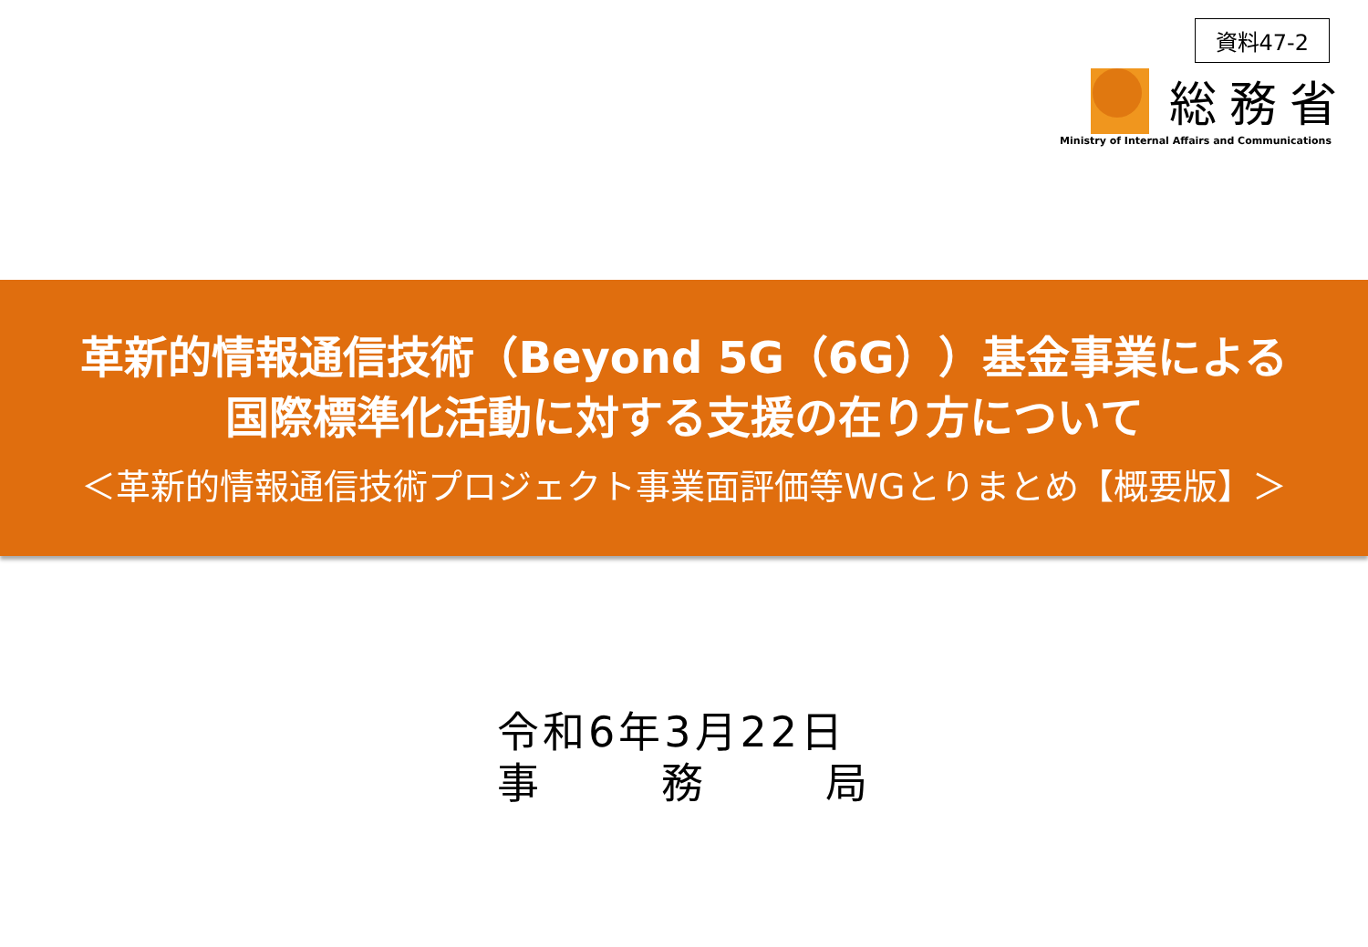資料47-2
総務省
Ministry of Internal Affairs and Communications
革新的情報通信技術（Beyond 5G（6G））基金事業による
国際標準化活動に対する支援の在り方について
＜革新的情報通信技術プロジェクト事業面評価等WGとりまとめ【概要版】＞
令和6年3月22日
事 務 局